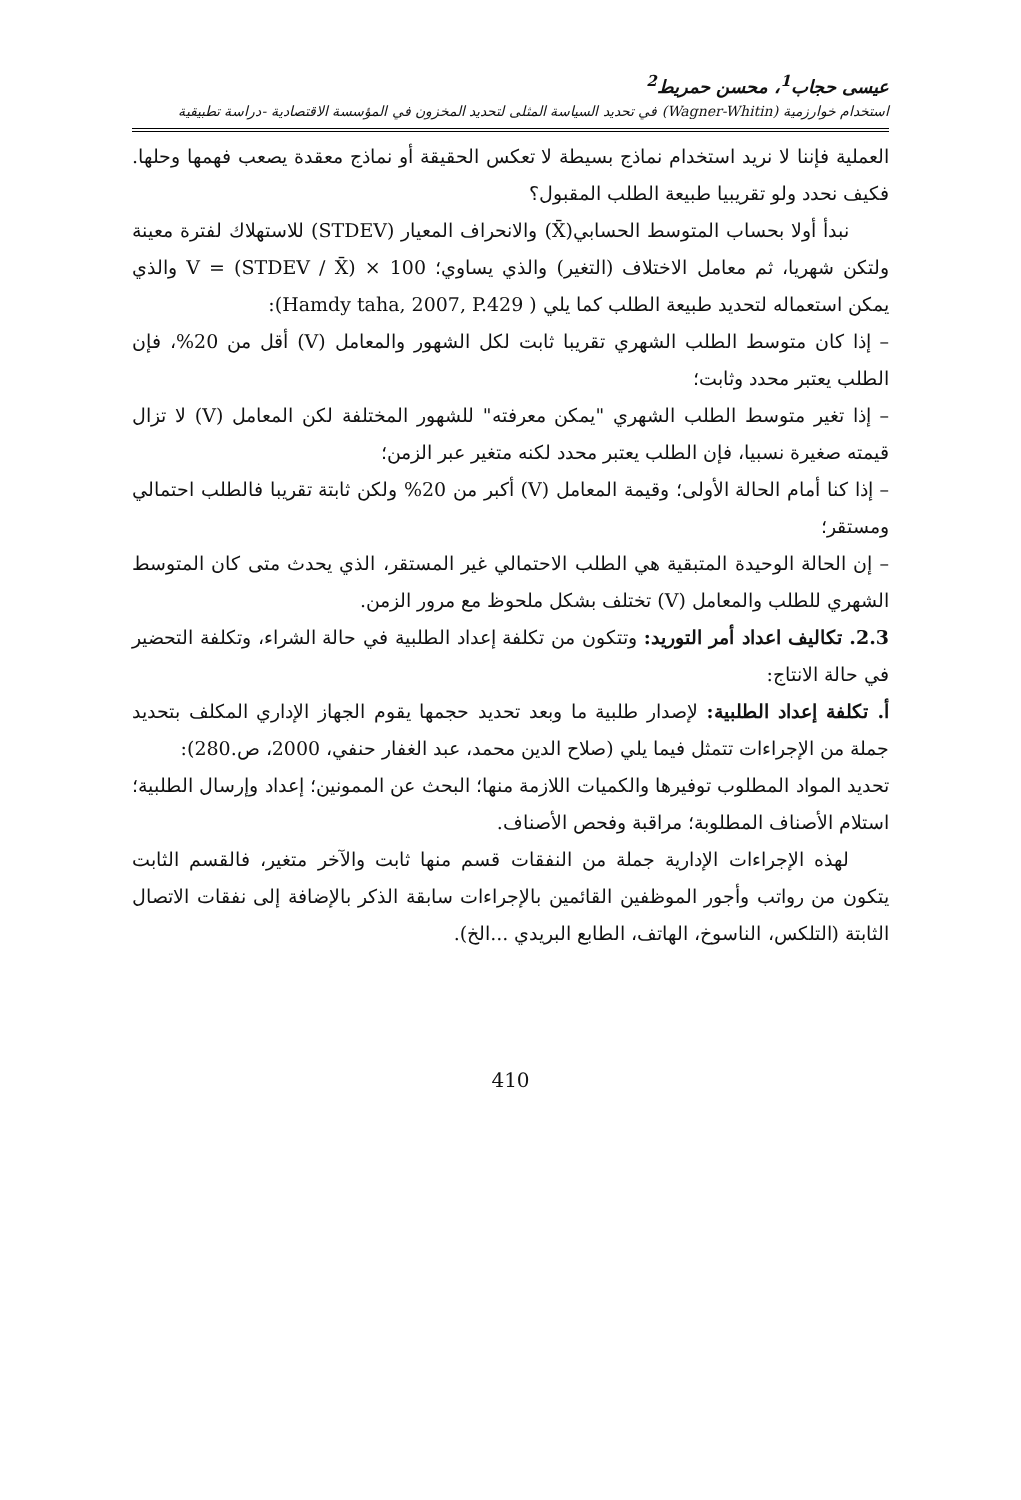عيسى حجاب<sup>1</sup>، محسن حمريط<sup>2</sup>
استخدام خوارزمية (Wagner-Whitin) في تحديد السياسة المثلى لتحديد المخزون في المؤسسة الاقتصادية -دراسة تطبيقية
العملية فإننا لا نريد استخدام نماذج بسيطة لا تعكس الحقيقة أو نماذج معقدة يصعب فهمها وحلها. فكيف نحدد ولو تقريبيا طبيعة الطلب المقبول؟
نبدأ أولا بحساب المتوسط الحسابي(X̄) والانحراف المعيار (STDEV) للاستهلاك لفترة معينة ولتكن شهريا، ثم معامل الاختلاف (التغير) والذي يساوي؛ V = (STDEV / X̄) × 100 والذي يمكن استعماله لتحديد طبيعة الطلب كما يلي ( Hamdy taha, 2007, P.429):
– إذا كان متوسط الطلب الشهري تقريبا ثابت لكل الشهور والمعامل (V) أقل من 20%، فإن الطلب يعتبر محدد وثابت؛
– إذا تغير متوسط الطلب الشهري "يمكن معرفته" للشهور المختلفة لكن المعامل (V) لا تزال قيمته صغيرة نسبيا، فإن الطلب يعتبر محدد لكنه متغير عبر الزمن؛
– إذا كنا أمام الحالة الأولى؛ وقيمة المعامل (V) أكبر من 20% ولكن ثابتة تقريبا فالطلب احتمالي ومستقر؛
– إن الحالة الوحيدة المتبقية هي الطلب الاحتمالي غير المستقر، الذي يحدث متى كان المتوسط الشهري للطلب والمعامل (V) تختلف بشكل ملحوظ مع مرور الزمن.
2.3. تكاليف اعداد أمر التوريد: وتتكون من تكلفة إعداد الطلبية في حالة الشراء، وتكلفة التحضير في حالة الانتاج:
أ. تكلفة إعداد الطلبية: لإصدار طلبية ما وبعد تحديد حجمها يقوم الجهاز الإداري المكلف بتحديد جملة من الإجراءات تتمثل فيما يلي (صلاح الدين محمد، عبد الغفار حنفي، 2000، ص.280):
تحديد المواد المطلوب توفيرها والكميات اللازمة منها؛ البحث عن الممونين؛ إعداد وإرسال الطلبية؛ استلام الأصناف المطلوبة؛ مراقبة وفحص الأصناف.
لهذه الإجراءات الإدارية جملة من النفقات قسم منها ثابت والآخر متغير، فالقسم الثابت يتكون من رواتب وأجور الموظفين القائمين بالإجراءات سابقة الذكر بالإضافة إلى نفقات الاتصال الثابتة (التلكس، الناسوخ، الهاتف، الطابع البريدي ...الخ).
410